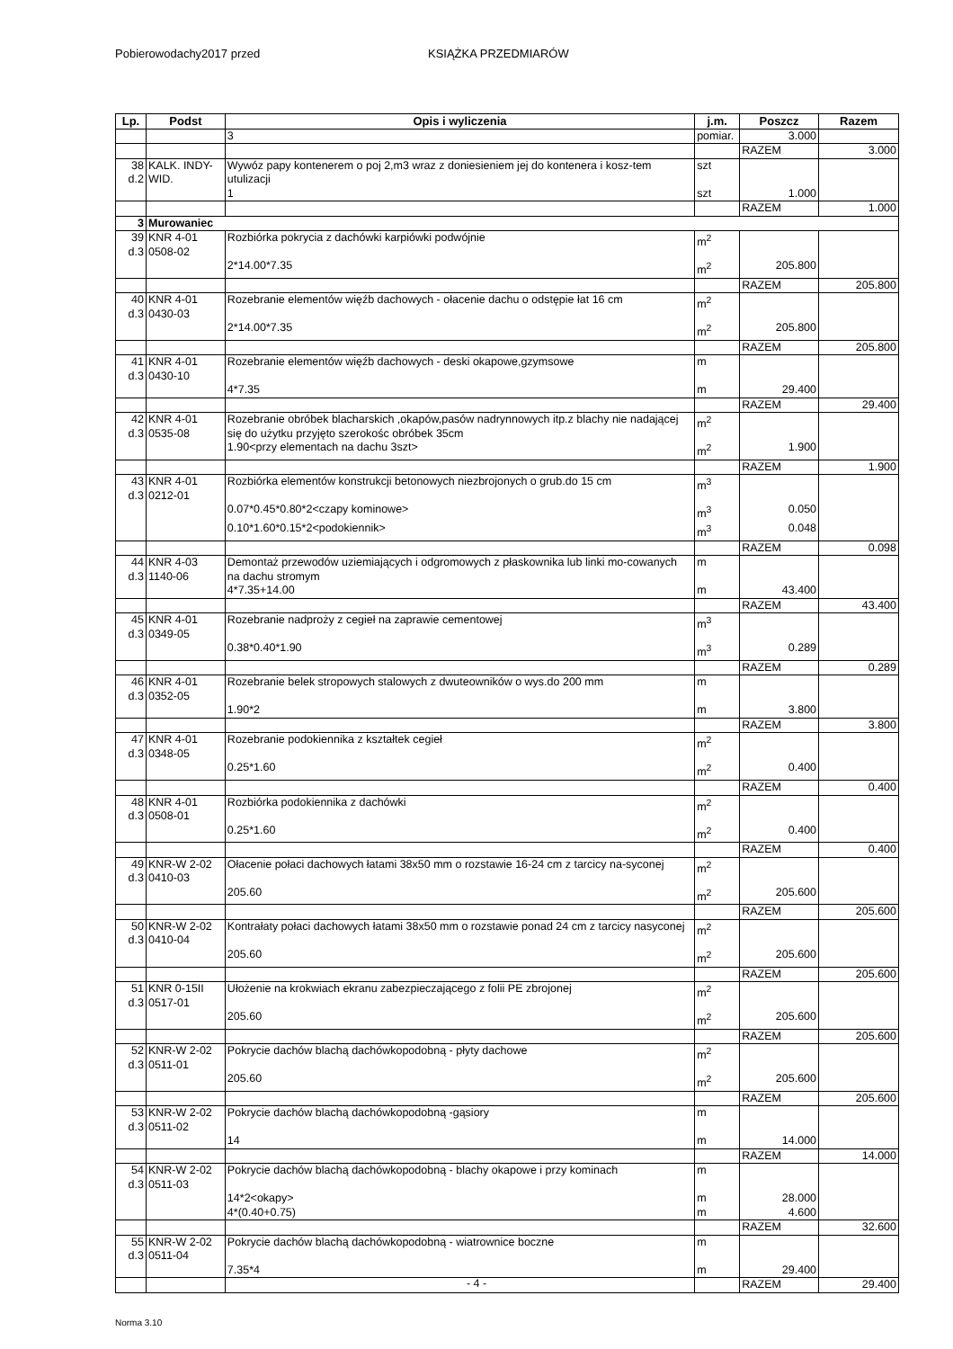Pobierowodachy2017 przed KSIĄŻKA PRZEDMIARÓW
| Lp. | Podst | Opis i wyliczenia | j.m. | Poszcz | Razem |
| --- | --- | --- | --- | --- | --- |
| | | 3 | pomiar. | 3.000 | |
| | | | | RAZEM | 3.000 |
| 38 d.2 | KALK. INDY- WID. | Wywóz papy kontenerem o poj 2,m3 wraz z doniesieniem jej do kontenera i kosz-tem utulizacji | szt | | |
| | | 1 | szt | 1.000 | |
| | | | | RAZEM | 1.000 |
| 3 | Murowaniec | | | | |
| 39 d.3 | KNR 4-01 0508-02 | Rozbiórka pokrycia z dachówki karpiówki podwójnie | m<sup>2</sup> | | |
| | | 2*14.00*7.35 | m<sup>2</sup> | 205.800 | |
| | | | | RAZEM | 205.800 |
| 40 d.3 | KNR 4-01 0430-03 | Rozebranie elementów więźb dachowych - ołacenie dachu o odstępie łat 16 cm | m<sup>2</sup> | | |
| | | 2*14.00*7.35 | m<sup>2</sup> | 205.800 | |
| | | | | RAZEM | 205.800 |
| 41 d.3 | KNR 4-01 0430-10 | Rozebranie elementów więźb dachowych - deski okapowe,gzymsowe | m | | |
| | | 4*7.35 | m | 29.400 | |
| | | | | RAZEM | 29.400 |
| 42 d.3 | KNR 4-01 0535-08 | Rozebranie obróbek blacharskich ,okapów,pasów nadrynnowych itp.z blachy nie nadającej się do użytku przyjęto szerokośc obróbek 35cm | m<sup>2</sup> | | |
| | | 1.90<przy elementach na dachu 3szt> | m<sup>2</sup> | 1.900 | |
| | | | | RAZEM | 1.900 |
| 43 d.3 | KNR 4-01 0212-01 | Rozbiórka elementów konstrukcji betonowych niezbrojonych o grub.do 15 cm | m<sup>3</sup> | | |
| | | 0.07*0.45*0.80*2<czapy kominowe> | m<sup>3</sup> | 0.050 | |
| | | 0.10*1.60*0.15*2<podokiennik> | m<sup>3</sup> | 0.048 | |
| | | | | RAZEM | 0.098 |
| 44 d.3 | KNR 4-03 1140-06 | Demontaż przewodów uziemiających i odgromowych z płaskownika lub linki mo-cowanych na dachu stromym | m | | |
| | | 4*7.35+14.00 | m | 43.400 | |
| | | | | RAZEM | 43.400 |
| 45 d.3 | KNR 4-01 0349-05 | Rozebranie nadproży z cegieł na zaprawie cementowej | m<sup>3</sup> | | |
| | | 0.38*0.40*1.90 | m<sup>3</sup> | 0.289 | |
| | | | | RAZEM | 0.289 |
| 46 d.3 | KNR 4-01 0352-05 | Rozebranie belek stropowych stalowych z dwuteowników o wys.do 200 mm | m | | |
| | | 1.90*2 | m | 3.800 | |
| | | | | RAZEM | 3.800 |
| 47 d.3 | KNR 4-01 0348-05 | Rozebranie podokiennika z kształtek cegieł | m<sup>2</sup> | | |
| | | 0.25*1.60 | m<sup>2</sup> | 0.400 | |
| | | | | RAZEM | 0.400 |
| 48 d.3 | KNR 4-01 0508-01 | Rozbiórka podokiennika z dachówki | m<sup>2</sup> | | |
| | | 0.25*1.60 | m<sup>2</sup> | 0.400 | |
| | | | | RAZEM | 0.400 |
| 49 d.3 | KNR-W 2-02 0410-03 | Ołacenie połaci dachowych łatami 38x50 mm o rozstawie 16-24 cm z tarcicy na-syconej | m<sup>2</sup> | | |
| | | 205.60 | m<sup>2</sup> | 205.600 | |
| | | | | RAZEM | 205.600 |
| 50 d.3 | KNR-W 2-02 0410-04 | Kontrałaty połaci dachowych łatami 38x50 mm o rozstawie ponad 24 cm z tarcicy nasyconej | m<sup>2</sup> | | |
| | | 205.60 | m<sup>2</sup> | 205.600 | |
| | | | | RAZEM | 205.600 |
| 51 d.3 | KNR 0-15II 0517-01 | Ułożenie na krokwiach ekranu zabezpieczającego z folii PE zbrojonej | m<sup>2</sup> | | |
| | | 205.60 | m<sup>2</sup> | 205.600 | |
| | | | | RAZEM | 205.600 |
| 52 d.3 | KNR-W 2-02 0511-01 | Pokrycie dachów blachą dachówkopodobną - płyty dachowe | m<sup>2</sup> | | |
| | | 205.60 | m<sup>2</sup> | 205.600 | |
| | | | | RAZEM | 205.600 |
| 53 d.3 | KNR-W 2-02 0511-02 | Pokrycie dachów blachą dachówkopodobną -gąsiory | m | | |
| | | 14 | m | 14.000 | |
| | | | | RAZEM | 14.000 |
| 54 d.3 | KNR-W 2-02 0511-03 | Pokrycie dachów blachą dachówkopodobną - blachy okapowe i przy kominach | m | | |
| | | 14*2<okapy> | m | 28.000 | |
| | | 4*(0.40+0.75) | m | 4.600 | |
| | | | | RAZEM | 32.600 |
| 55 d.3 | KNR-W 2-02 0511-04 | Pokrycie dachów blachą dachówkopodobną - wiatrownice boczne | m | | |
| | | 7.35*4 | m | 29.400 | |
| | | | | RAZEM | 29.400 |
- 4 -
Norma 3.10